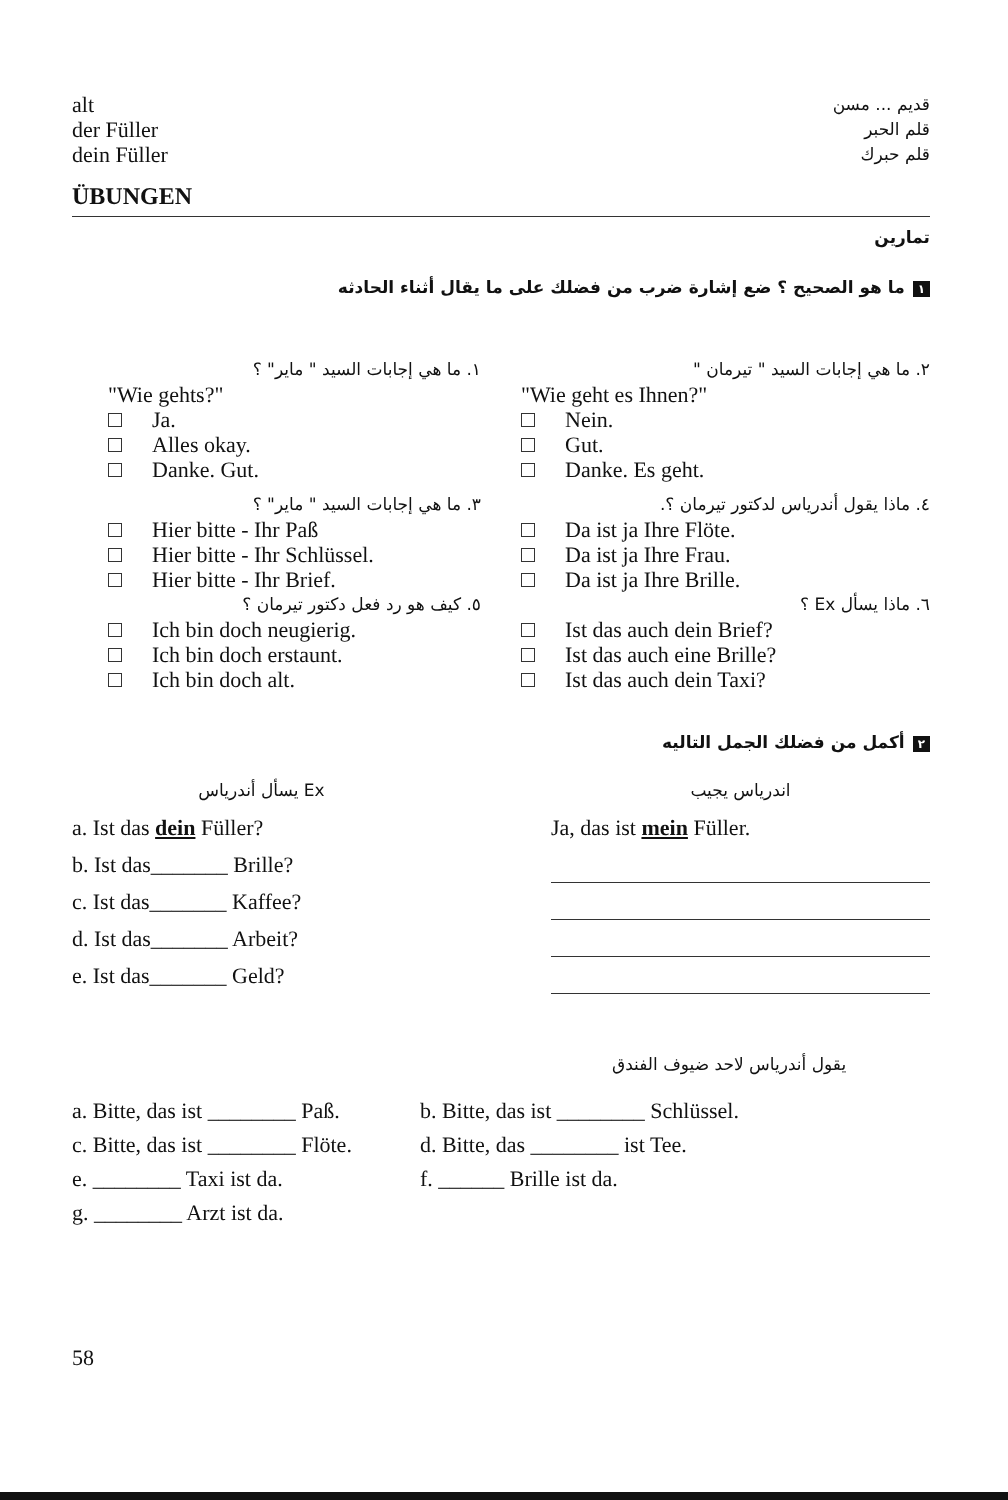alt
der Füller
dein Füller
قديم ... مسن
قلم الحبر
قلم حبرك
ÜBUNGEN
تمارين
١ ما هو الصحيح ؟ ضع إشارة ضرب من فضلك على ما يقال أثناء الحادثه
١. ما هي إجابات السيد " ماير" ؟
"Wie gehts?"
Ja.
Alles okay.
Danke. Gut.
٣. ما هي إجابات السيد " ماير" ؟
Hier bitte - Ihr Paß
Hier bitte - Ihr Schlüssel.
Hier bitte - Ihr Brief.
٥. كيف هو رد فعل دكتور تيرمان ؟
Ich bin doch neugierig.
Ich bin doch erstaunt.
Ich bin doch alt.
٢. ما هي إجابات السيد " تيرمان "
"Wie geht es Ihnen?"
Nein.
Gut.
Danke. Es geht.
٤. ماذا يقول أندرياس لدكتور تيرمان ؟.
Da ist ja Ihre Flöte.
Da ist ja Ihre Frau.
Da ist ja Ihre Brille.
٦. ماذا يسأل Ex ؟
Ist das auch dein Brief?
Ist das auch eine Brille?
Ist das auch dein Taxi?
٢ أكمل من فضلك الجمل التاليه
Ex يسأل أندرياس
a. Ist das dein Füller?
b. Ist das_______ Brille?
c. Ist das_______ Kaffee?
d. Ist das_______ Arbeit?
e. Ist das_______ Geld?
اندرياس يجيب
Ja, das ist mein Füller.
يقول أندرياس لاحد ضيوف الفندق
| a. Bitte, das ist ________ Paß. | b. Bitte, das ist ________ Schlüssel. |
| c. Bitte, das ist ________ Flöte. | d. Bitte, das ________ ist Tee. |
| e. ________ Taxi ist da. | f. ______ Brille ist da. |
| g. ________ Arzt ist da. | |
58